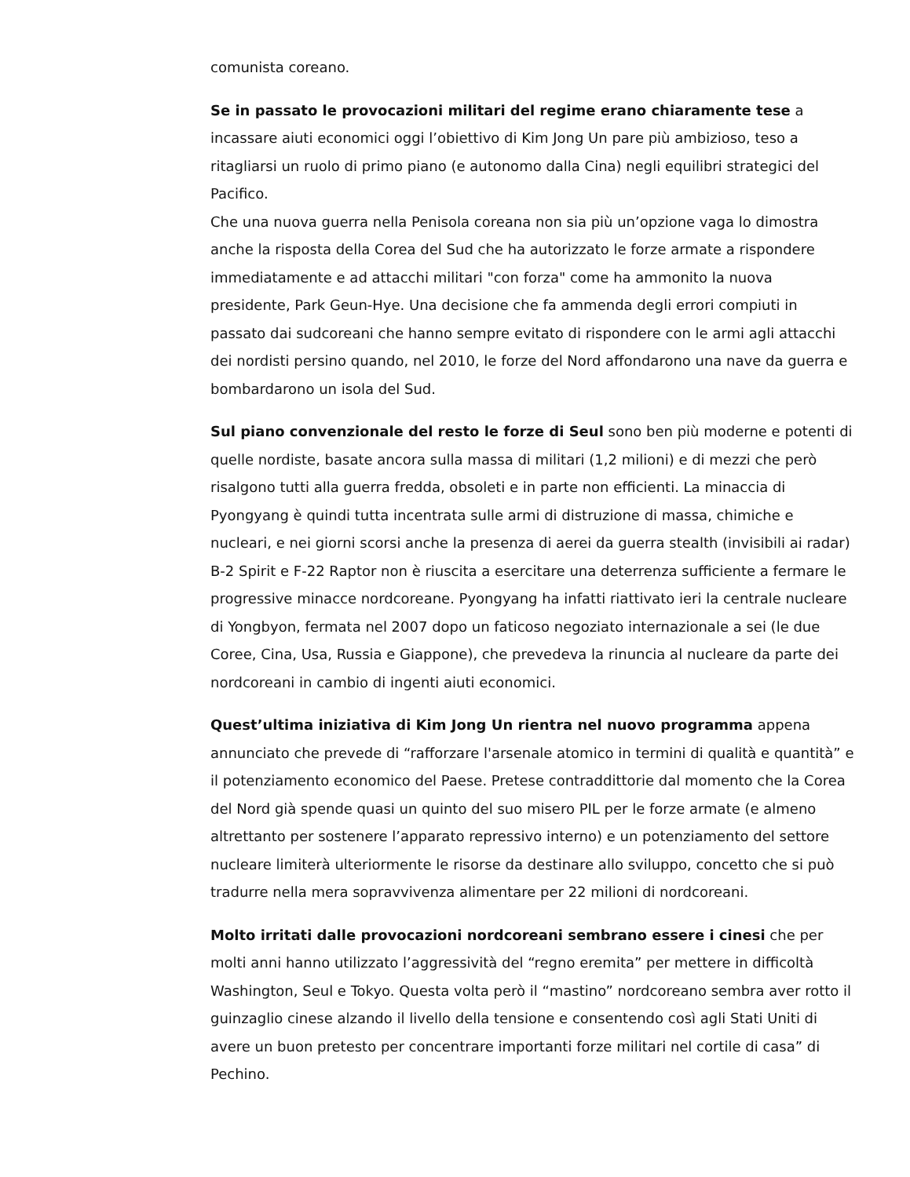comunista coreano.
Se in passato le provocazioni militari del regime erano chiaramente tese a incassare aiuti economici oggi l’obiettivo di Kim Jong Un pare più ambizioso, teso a ritagliarsi un ruolo di primo piano (e autonomo dalla Cina) negli equilibri strategici del Pacifico.
Che una nuova guerra nella Penisola coreana non sia più un’opzione vaga lo dimostra anche la risposta della Corea del Sud che ha autorizzato le forze armate a rispondere immediatamente e ad attacchi militari "con forza" come ha ammonito la nuova presidente, Park Geun-Hye. Una decisione che fa ammenda degli errori compiuti in passato dai sudcoreani che hanno sempre evitato di rispondere con le armi agli attacchi dei nordisti persino quando, nel 2010, le forze del Nord affondarono una nave da guerra e bombardarono un isola del Sud.
Sul piano convenzionale del resto le forze di Seul sono ben più moderne e potenti di quelle nordiste, basate ancora sulla massa di militari (1,2 milioni) e di mezzi che però risalgono tutti alla guerra fredda, obsoleti e in parte non efficienti. La minaccia di Pyongyang è quindi tutta incentrata sulle armi di distruzione di massa, chimiche e nucleari, e nei giorni scorsi anche la presenza di aerei da guerra stealth (invisibili ai radar) B-2 Spirit e F-22 Raptor non è riuscita a esercitare una deterrenza sufficiente a fermare le progressive minacce nordcoreane. Pyongyang ha infatti riattivato ieri la centrale nucleare di Yongbyon, fermata nel 2007 dopo un faticoso negoziato internazionale a sei (le due Coree, Cina, Usa, Russia e Giappone), che prevedeva la rinuncia al nucleare da parte dei nordcoreani in cambio di ingenti aiuti economici.
Quest’ultima iniziativa di Kim Jong Un rientra nel nuovo programma appena annunciato che prevede di “rafforzare l'arsenale atomico in termini di qualità e quantità” e il potenziamento economico del Paese. Pretese contraddittorie dal momento che la Corea del Nord già spende quasi un quinto del suo misero PIL per le forze armate (e almeno altrettanto per sostenere l’apparato repressivo interno) e un potenziamento del settore nucleare limiterà ulteriormente le risorse da destinare allo sviluppo, concetto che si può tradurre nella mera sopravvivenza alimentare per 22 milioni di nordcoreani.
Molto irritati dalle provocazioni nordcoreani sembrano essere i cinesi che per molti anni hanno utilizzato l’aggressività del “regno eremita” per mettere in difficoltà Washington, Seul e Tokyo. Questa volta però il “mastino” nordcoreano sembra aver rotto il guinzaglio cinese alzando il livello della tensione e consentendo così agli Stati Uniti di avere un buon pretesto per concentrare importanti forze militari nel cortile di casa” di Pechino.